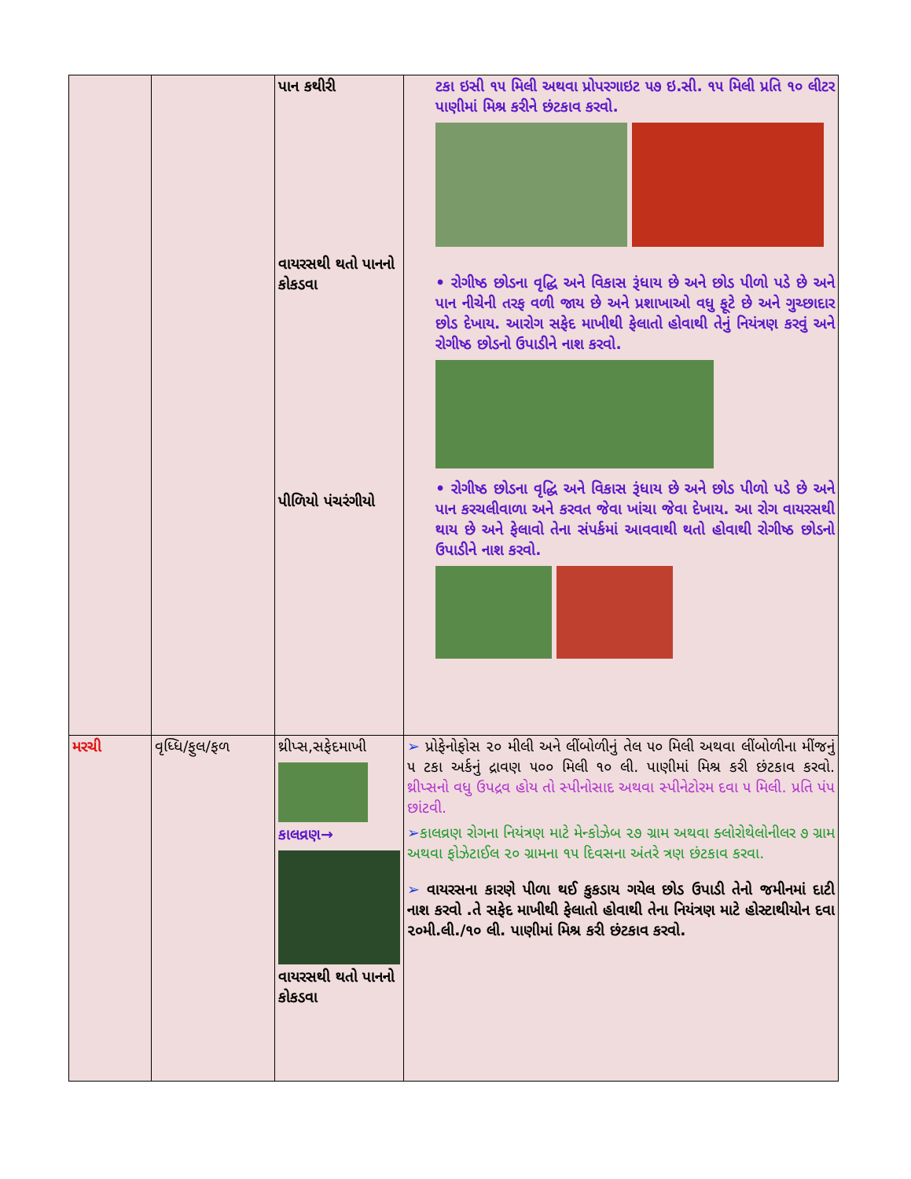| | | પાન કથીરી વાયરસથી થતો પાનનો કોકડવા પીળિયો પંચરંગીયો | ટકા ઇસી ૧૫ મિલી અથવા પ્રોપરગાઇટ ૫૭ ઇ.સી. ૧૫ મિલી પ્રતિ ૧૦ લીટર પાણીમાં મિશ્ર કરીને છંટકાવ કરવો. • રોગીષ્ઠ છોડના વૃદ્ધિ અને વિકાસ રૂંધાય છે અને છોડ પીળો પડે છે અને પાન નીચેની તરફ વળી જાય છે અને પ્રશાખાઓ વધુ ફૂટે છે અને ગુચ્છાદાર છોડ દેખાય. આરોગ સફેદ માખીથી ફેલાતો હોવાથી તેનું નિયંત્રણ કરવું અને રોગીષ્ઠ છોડનો ઉપાડીને નાશ કરવો. • રોગીષ્ઠ છોડના વૃદ્ધિ અને વિકાસ રૂંધાય છે અને છોડ પીળો પડે છે અને પાન કરચલીવાળા અને કરવત જેવા ખાંચા જેવા દેખાય. આ રોગ વાયરસથી થાય છે અને ફેલાવો તેના સંપર્કમાં આવવાથી થતો હોવાથી રોગીષ્ઠ છોડનો ઉપાડીને નાશ કરવો. |
| મરચી | વૃધ્ધિ/ફુલ/ફળ | થ્રીપ્સ,સફેદમાખી કાલવ્રણ→ વાયરસથી થતો પાનનો કોકડવા | ➢ પ્રોફેનોફોસ ૨૦ મીલી અને લીંબોળીનું તેલ ૫૦ મિલી અથવા લીંબોળીના મીંજનું ૫ ટકા અર્કનું દ્રાવણ ૫૦૦ મિલી ૧૦ લી. પાણીમાં મિશ્ર કરી છંટકાવ કરવો. થ્રીપ્સનો વધુ ઉપદ્રવ હોય તો સ્પીનોસાદ અથવા સ્પીનેટોરમ દવા ૫ મિલી. પ્રતિ પંપ છાંટવી. ➢ કાલવ્રણ રોગના નિયંત્રણ માટે મેન્કોઝેબ ૨૭ ગ્રામ અથવા ક્લોરોથેલોનીલર ૭ ગ્રામ અથવા ફોઝેટાઈલ ૨૦ ગ્રામના ૧૫ દિવસના અંતરે ત્રણ છંટકાવ કરવા. ➢ વાયરસના કારણે પીળા થઈ કુકડાય ગયેલ છોડ ઉપાડી તેનો જમીનમાં દાટી નાશ કરવો .તે સફેદ માખીથી ફેલાતો હોવાથી તેના નિયંત્રણ માટે હોસ્ટાથીયોન દવા ૨૦મી.લી./૧૦ લી. પાણીમાં મિશ્ર કરી છંટકાવ કરવો. |